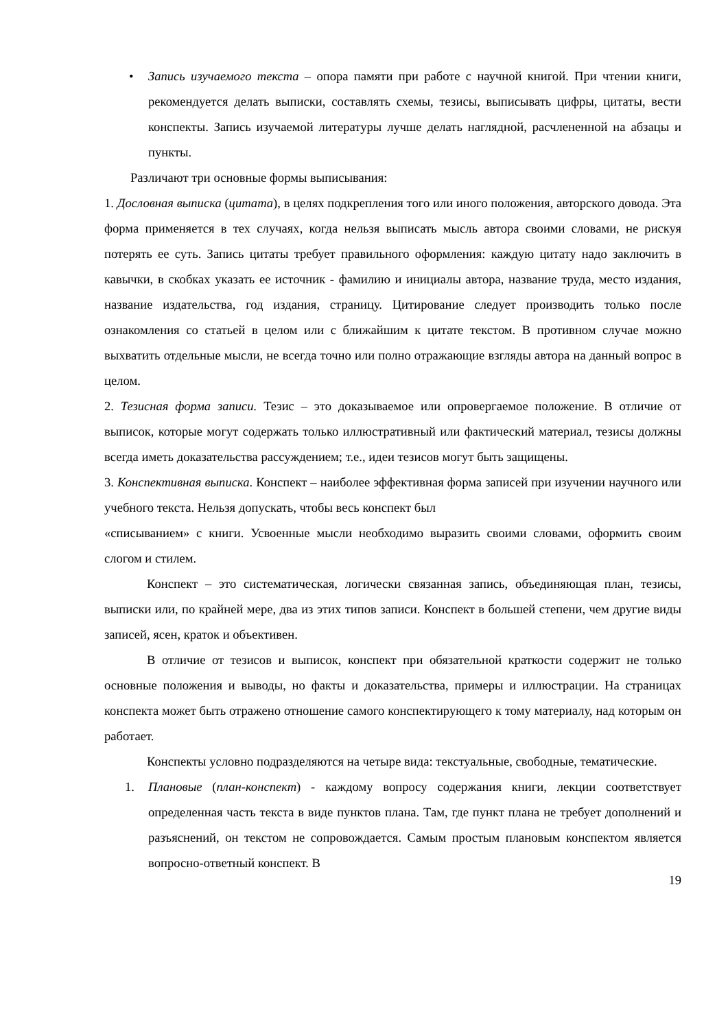• Запись изучаемого текста – опора памяти при работе с научной книгой. При чтении книги, рекомендуется делать выписки, составлять схемы, тезисы, выписывать цифры, цитаты, вести конспекты. Запись изучаемой литературы лучше делать наглядной, расчлененной на абзацы и пункты.
Различают три основные формы выписывания:
1. Дословная выписка (цитата), в целях подкрепления того или иного положения, авторского довода. Эта форма применяется в тех случаях, когда нельзя выписать мысль автора своими словами, не рискуя потерять ее суть. Запись цитаты требует правильного оформления: каждую цитату надо заключить в кавычки, в скобках указать ее источник - фамилию и инициалы автора, название труда, место издания, название издательства, год издания, страницу. Цитирование следует производить только после ознакомления со статьей в целом или с ближайшим к цитате текстом. В противном случае можно выхватить отдельные мысли, не всегда точно или полно отражающие взгляды автора на данный вопрос в целом.
2. Тезисная форма записи. Тезис – это доказываемое или опровергаемое положение. В отличие от выписок, которые могут содержать только иллюстративный или фактический материал, тезисы должны всегда иметь доказательства рассуждением; т.е., идеи тезисов могут быть защищены.
3. Конспективная выписка. Конспект – наиболее эффективная форма записей при изучении научного или учебного текста. Нельзя допускать, чтобы весь конспект был
«списыванием» с книги. Усвоенные мысли необходимо выразить своими словами, оформить своим слогом и стилем.
Конспект – это систематическая, логически связанная запись, объединяющая план, тезисы, выписки или, по крайней мере, два из этих типов записи. Конспект в большей степени, чем другие виды записей, ясен, краток и объективен.
В отличие от тезисов и выписок, конспект при обязательной краткости содержит не только основные положения и выводы, но факты и доказательства, примеры и иллюстрации. На страницах конспекта может быть отражено отношение самого конспектирующего к тому материалу, над которым он работает.
Конспекты условно подразделяются на четыре вида: текстуальные, свободные, тематические.
1. Плановые (план-конспект) - каждому вопросу содержания книги, лекции соответствует определенная часть текста в виде пунктов плана. Там, где пункт плана не требует дополнений и разъяснений, он текстом не сопровождается. Самым простым плановым конспектом является вопросно-ответный конспект. В
19